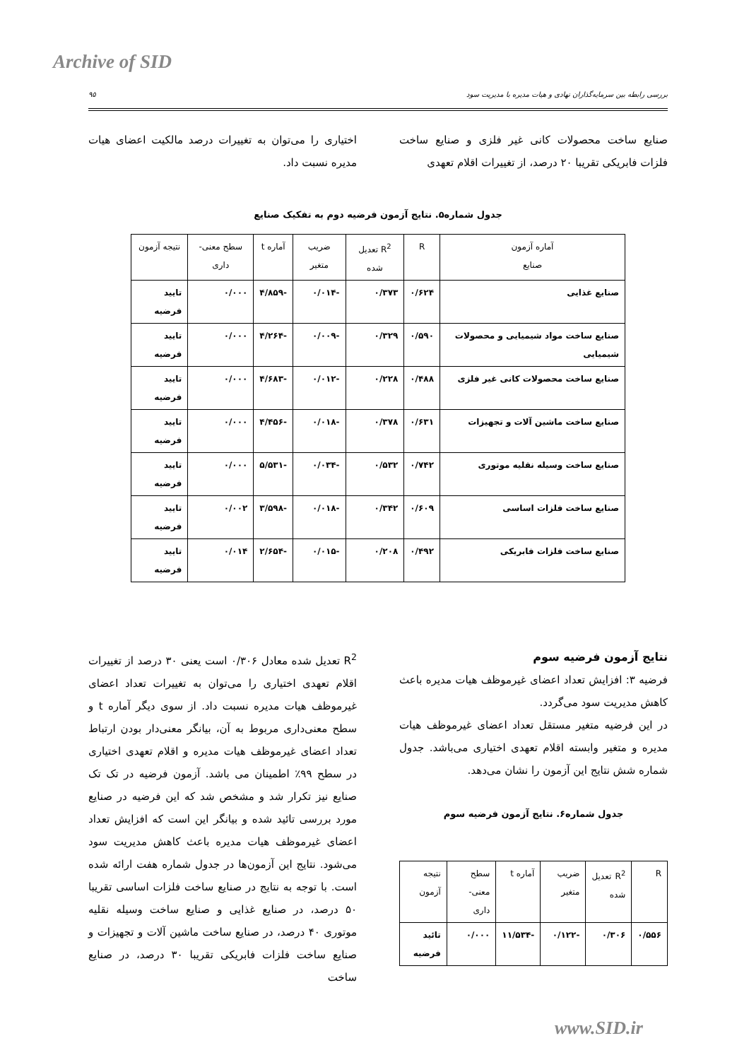Archive of SID
۹۵ بررسی رابطه بین سرمایه‌گذاران نهادی و هیات مدیره با مدیریت سود
صنایع ساخت محصولات کانی غیر فلزی و صنایع ساخت فلزات فابریکی تقریبا ۲۰ درصد، از تغییرات اقلام تعهدی
اختیاری را می‌توان به تغییرات درصد مالکیت اعضای هیات مدیره نسبت داد.
جدول شماره۵. نتایج آزمون فرضیه دوم به تفکیک صنایع
| آماره آزمون صنایع | R | R<sup>2</sup> تعدیل شده | ضریب متغیر | آماره t | سطح معنی-داری | نتیجه آزمون |
| --- | --- | --- | --- | --- | --- | --- |
| صنایع غذایی | ۰/۶۲۴ | ۰/۳۷۳ | -۰/۰۱۴ | -۴/۸۵۹ | ۰/۰۰۰ | تایید فرضیه |
| صنایع ساخت مواد شیمیایی و محصولات شیمیایی | ۰/۵۹۰ | ۰/۳۲۹ | -۰/۰۰۹ | -۴/۲۶۴ | ۰/۰۰۰ | تایید فرضیه |
| صنایع ساخت محصولات کانی غیر فلزی | ۰/۴۸۸ | ۰/۲۲۸ | -۰/۰۱۲ | -۴/۶۸۳ | ۰/۰۰۰ | تایید فرضیه |
| صنایع ساخت ماشین آلات و تجهیزات | ۰/۶۳۱ | ۰/۳۷۸ | -۰/۰۱۸ | -۴/۴۵۶ | ۰/۰۰۰ | تایید فرضیه |
| صنایع ساخت وسیله نقلیه موتوری | ۰/۷۴۲ | ۰/۵۳۲ | -۰/۰۳۴ | -۵/۵۳۱ | ۰/۰۰۰ | تایید فرضیه |
| صنایع ساخت فلزات اساسی | ۰/۶۰۹ | ۰/۳۴۲ | -۰/۰۱۸ | -۳/۵۹۸ | ۰/۰۰۲ | تایید فرضیه |
| صنایع ساخت فلزات فابریکی | ۰/۴۹۲ | ۰/۲۰۸ | -۰/۰۱۵ | -۲/۶۵۴ | ۰/۰۱۴ | تایید فرضیه |
نتایج آزمون فرضیه سوم
فرضیه ۳: افزایش تعداد اعضای غیرموظف هیات مدیره باعث کاهش مدیریت سود می‌گردد.
در این فرضیه متغیر مستقل تعداد اعضای غیرموظف هیات مدیره و متغیر وابسته اقلام تعهدی اختیاری می‌باشد. جدول شماره شش نتایج این آزمون را نشان می‌دهد.
جدول شماره۶. نتایج آزمون فرضیه سوم
| R | R<sup>2</sup> تعدیل شده | ضریب متغیر | آماره t | سطح معنی-داری | نتیجه آزمون |
| --- | --- | --- | --- | --- | --- |
| ۰/۵۵۶ | ۰/۳۰۶ | -۰/۱۲۲ | -۱۱/۵۳۴ | ۰/۰۰۰ | تائید فرضیه |
R<sup>2</sup> تعدیل شده معادل ۰/۳۰۶ است یعنی ۳۰ درصد از تغییرات اقلام تعهدی اختیاری را می‌توان به تغییرات تعداد اعضای غیرموظف هیات مدیره نسبت داد. از سوی دیگر آماره t و سطح معنی‌داری مربوط به آن، بیانگر معنی‌دار بودن ارتباط تعداد اعضای غیرموظف هیات مدیره و اقلام تعهدی اختیاری در سطح ۹۹٪ اطمینان می باشد. آزمون فرضیه در تک تک صنایع نیز تکرار شد و مشخص شد که این فرضیه در صنایع مورد بررسی تائید شده و بیانگر این است که افزایش تعداد اعضای غیرموظف هیات مدیره باعث کاهش مدیریت سود می‌شود. نتایج این آزمون‌ها در جدول شماره هفت ارائه شده است. با توجه به نتایج در صنایع ساخت فلزات اساسی تقریبا ۵۰ درصد، در صنایع غذایی و صنایع ساخت وسیله نقلیه موتوری ۴۰ درصد، در صنایع ساخت ماشین آلات و تجهیزات و صنایع ساخت فلزات فابریکی تقریبا ۳۰ درصد، در صنایع ساخت
www.SID.ir